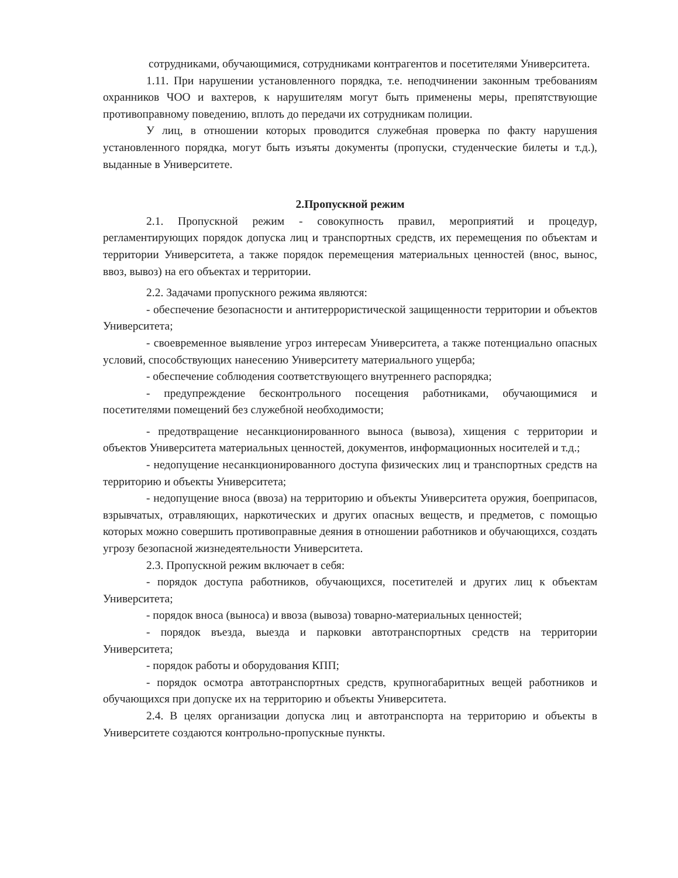сотрудниками, обучающимися, сотрудниками контрагентов и посетителями Университета.
1.11. При нарушении установленного порядка, т.е. неподчинении законным требованиям охранников ЧОО и вахтеров, к нарушителям могут быть применены меры, препятствующие противоправному поведению, вплоть до передачи их сотрудникам полиции.
У лиц, в отношении которых проводится служебная проверка по факту нарушения установленного порядка, могут быть изъяты документы (пропуски, студенческие билеты и т.д.), выданные в Университете.
2.Пропускной режим
2.1. Пропускной режим - совокупность правил, мероприятий и процедур, регламентирующих порядок допуска лиц и транспортных средств, их перемещения по объектам и территории Университета, а также порядок перемещения материальных ценностей (внос, вынос, ввоз, вывоз) на его объектах и территории.
2.2. Задачами пропускного режима являются:
- обеспечение безопасности и антитеррористической защищенности территории и объектов Университета;
- своевременное выявление угроз интересам Университета, а также потенциально опасных условий, способствующих нанесению Университету материального ущерба;
- обеспечение соблюдения соответствующего внутреннего распорядка;
- предупреждение бесконтрольного посещения работниками, обучающимися и посетителями помещений без служебной необходимости;
- предотвращение несанкционированного выноса (вывоза), хищения с территории и объектов Университета материальных ценностей, документов, информационных носителей и т.д.;
- недопущение несанкционированного доступа физических лиц и транспортных средств на территорию и объекты Университета;
- недопущение вноса (ввоза) на территорию и объекты Университета оружия, боеприпасов, взрывчатых, отравляющих, наркотических и других опасных веществ, и предметов, с помощью которых можно совершить противоправные деяния в отношении работников и обучающихся, создать угрозу безопасной жизнедеятельности Университета.
2.3. Пропускной режим включает в себя:
- порядок доступа работников, обучающихся, посетителей и других лиц к объектам Университета;
- порядок вноса (выноса) и ввоза (вывоза) товарно-материальных ценностей;
- порядок въезда, выезда и парковки автотранспортных средств на территории Университета;
- порядок работы и оборудования КПП;
- порядок осмотра автотранспортных средств, крупногабаритных вещей работников и обучающихся при допуске их на территорию и объекты Университета.
2.4. В целях организации допуска лиц и автотранспорта на территорию и объекты в Университете создаются контрольно-пропускные пункты.